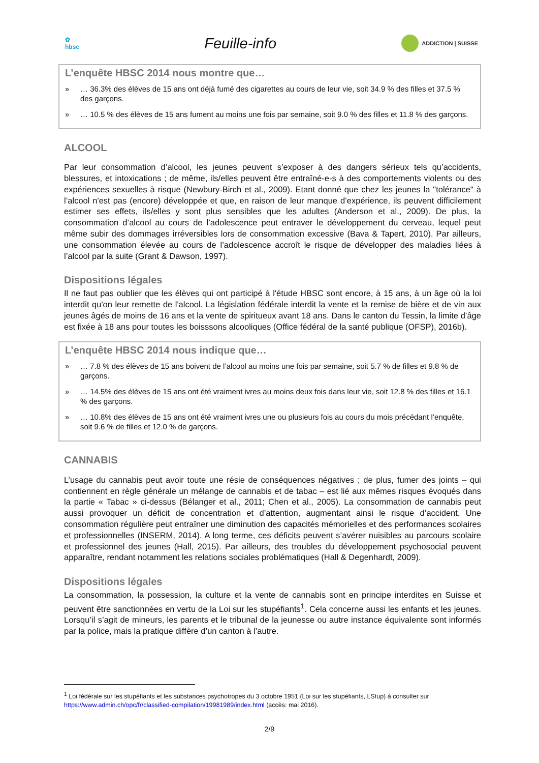✿
hbsc
Feuille-info
ADDICTION | SUISSE
L’enquête HBSC 2014 nous montre que…
» … 36.3% des élèves de 15 ans ont déjà fumé des cigarettes au cours de leur vie, soit 34.9 % des filles et 37.5 % des garçons.
» … 10.5 % des élèves de 15 ans fument au moins une fois par semaine, soit 9.0 % des filles et 11.8 % des garçons.
ALCOOL
Par leur consommation d’alcool, les jeunes peuvent s’exposer à des dangers sérieux tels qu’accidents, blessures, et intoxications ; de même, ils/elles peuvent être entraîné-e-s à des comportements violents ou des expériences sexuelles à risque (Newbury-Birch et al., 2009). Etant donné que chez les jeunes la "tolérance" à l’alcool n'est pas (encore) développée et que, en raison de leur manque d’expérience, ils peuvent difficilement estimer ses effets, ils/elles y sont plus sensibles que les adultes (Anderson et al., 2009). De plus, la consommation d’alcool au cours de l’adolescence peut entraver le développement du cerveau, lequel peut même subir des dommages irréversibles lors de consommation excessive (Bava & Tapert, 2010). Par ailleurs, une consommation élevée au cours de l’adolescence accroît le risque de développer des maladies liées à l’alcool par la suite (Grant & Dawson, 1997).
Dispositions légales
Il ne faut pas oublier que les élèves qui ont participé à l'étude HBSC sont encore, à 15 ans, à un âge où la loi interdit qu'on leur remette de l'alcool. La législation fédérale interdit la vente et la remise de bière et de vin aux jeunes âgés de moins de 16 ans et la vente de spiritueux avant 18 ans. Dans le canton du Tessin, la limite d’âge est fixée à 18 ans pour toutes les boisssons alcooliques (Office fédéral de la santé publique (OFSP), 2016b).
L’enquête HBSC 2014 nous indique que…
» … 7.8 % des élèves de 15 ans boivent de l’alcool au moins une fois par semaine, soit 5.7 % de filles et 9.8 % de garçons.
» … 14.5% des élèves de 15 ans ont été vraiment ivres au moins deux fois dans leur vie, soit 12.8 % des filles et 16.1 % des garçons.
» … 10.8% des élèves de 15 ans ont été vraiment ivres une ou plusieurs fois au cours du mois précédant l’enquête, soit 9.6 % de filles et 12.0 % de garçons.
CANNABIS
L’usage du cannabis peut avoir toute une résie de conséquences négatives ; de plus, fumer des joints – qui contiennent en règle générale un mélange de cannabis et de tabac – est lié aux mêmes risques évoqués dans la partie « Tabac » ci-dessus (Bélanger et al., 2011; Chen et al., 2005). La consommation de cannabis peut aussi provoquer un déficit de concentration et d’attention, augmentant ainsi le risque d’accident. Une consommation régulière peut entraîner une diminution des capacités mémorielles et des performances scolaires et professionnelles (INSERM, 2014). A long terme, ces déficits peuvent s’avérer nuisibles au parcours scolaire et professionnel des jeunes (Hall, 2015). Par ailleurs, des troubles du développement psychosocial peuvent apparaître, rendant notamment les relations sociales problématiques (Hall & Degenhardt, 2009).
Dispositions légales
La consommation, la possession, la culture et la vente de cannabis sont en principe interdites en Suisse et peuvent être sanctionnées en vertu de la Loi sur les stupéfiants<sup>1</sup>. Cela concerne aussi les enfants et les jeunes. Lorsqu’il s’agit de mineurs, les parents et le tribunal de la jeunesse ou autre instance équivalente sont informés par la police, mais la pratique diffère d’un canton à l’autre.
<sup>1</sup> Loi fédérale sur les stupéfiants et les substances psychotropes du 3 octobre 1951 (Loi sur les stupéfiants, LStup) à consulter sur https://www.admin.ch/opc/fr/classified-compilation/19981989/index.html (accès: mai 2016).
2/9